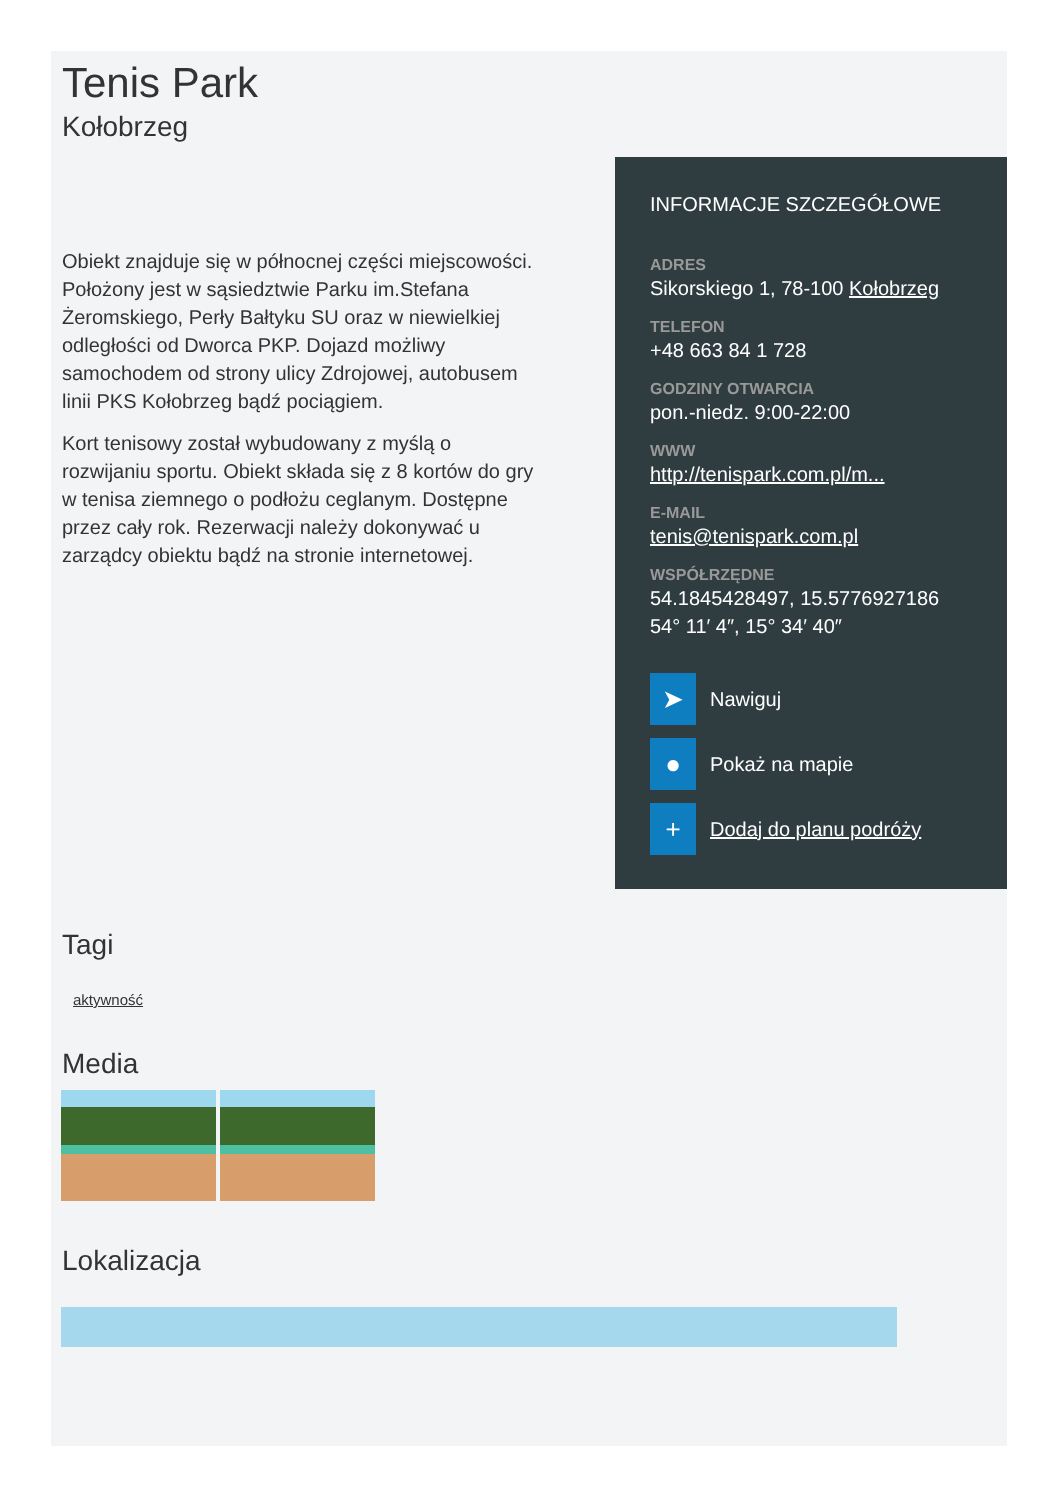Tenis Park
Kołobrzeg
Obiekt znajduje się w północnej części miejscowości. Położony jest w sąsiedztwie Parku im.Stefana Żeromskiego, Perły Bałtyku SU oraz w niewielkiej odległości od Dworca PKP. Dojazd możliwy samochodem od strony ulicy Zdrojowej, autobusem linii PKS Kołobrzeg bądź pociągiem.
Kort tenisowy został wybudowany z myślą o rozwijaniu sportu. Obiekt składa się z 8 kortów do gry w tenisa ziemnego o podłożu ceglanym. Dostępne przez cały rok. Rezerwacji należy dokonywać u zarządcy obiektu bądź na stronie internetowej.
INFORMACJE SZCZEGÓŁOWE
ADRES
Sikorskiego 1, 78-100 Kołobrzeg
TELEFON
+48 663 84 1 728
GODZINY OTWARCIA
pon.-niedz. 9:00-22:00
WWW
http://tenispark.com.pl/m...
E-MAIL
tenis@tenispark.com.pl
WSPÓŁRZĘDNE
54.1845428497, 15.5776927186
54° 11′ 4″, 15° 34′ 40″
➤ Nawiguj
● Pokaż na mapie
+ Dodaj do planu podróży
Tagi
aktywność
Media
Lokalizacja